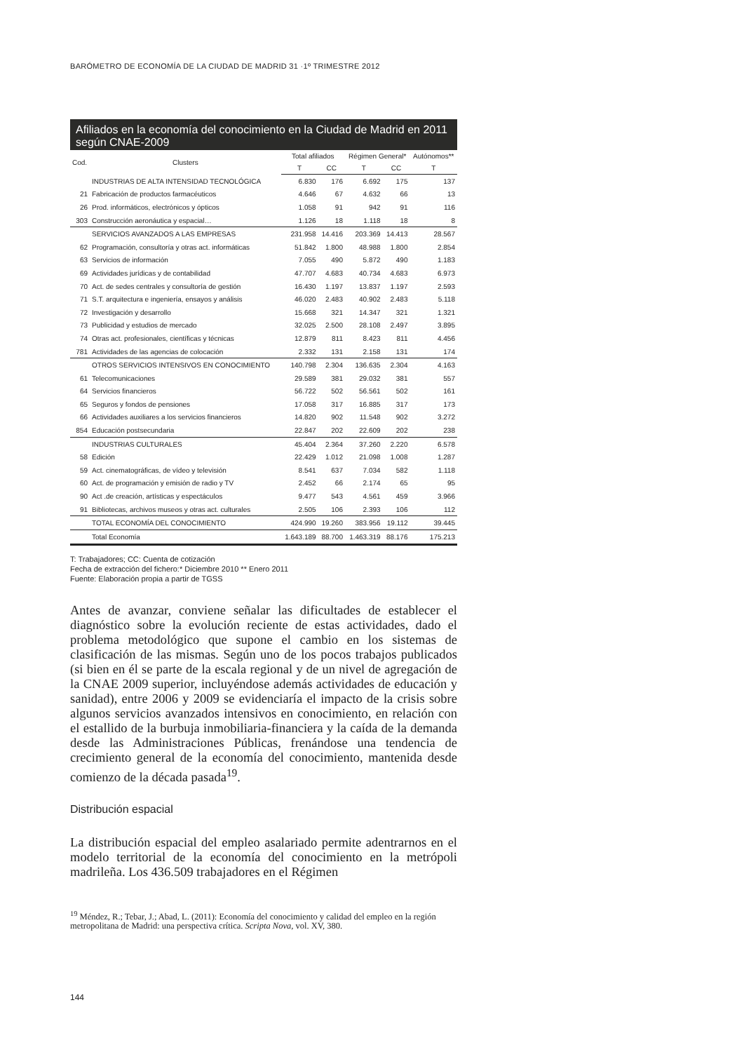BARÓMETRO DE ECONOMÍA DE LA CIUDAD DE MADRID 31 ·1º TRIMESTRE 2012
Afiliados en la economía del conocimiento en la Ciudad de Madrid en 2011 según CNAE-2009
| Cod. | Clusters | Total afiliados | | Régimen General* | | Autónomos** |
| --- | --- | --- | --- | --- | --- | --- |
| | | T | CC | T | CC | T |
| | INDUSTRIAS DE ALTA INTENSIDAD TECNOLÓGICA | 6.830 | 176 | 6.692 | 175 | 137 |
| 21 | Fabricación de productos farmacéuticos | 4.646 | 67 | 4.632 | 66 | 13 |
| 26 | Prod. informáticos, electrónicos y ópticos | 1.058 | 91 | 942 | 91 | 116 |
| 303 | Construcción aeronáutica y espacial… | 1.126 | 18 | 1.118 | 18 | 8 |
| | SERVICIOS AVANZADOS A LAS EMPRESAS | 231.958 | 14.416 | 203.369 | 14.413 | 28.567 |
| 62 | Programación, consultoría y otras act. informáticas | 51.842 | 1.800 | 48.988 | 1.800 | 2.854 |
| 63 | Servicios de información | 7.055 | 490 | 5.872 | 490 | 1.183 |
| 69 | Actividades jurídicas y de contabilidad | 47.707 | 4.683 | 40.734 | 4.683 | 6.973 |
| 70 | Act. de sedes centrales y consultoría de gestión | 16.430 | 1.197 | 13.837 | 1.197 | 2.593 |
| 71 | S.T. arquitectura e ingeniería, ensayos y análisis | 46.020 | 2.483 | 40.902 | 2.483 | 5.118 |
| 72 | Investigación y desarrollo | 15.668 | 321 | 14.347 | 321 | 1.321 |
| 73 | Publicidad y estudios de mercado | 32.025 | 2.500 | 28.108 | 2.497 | 3.895 |
| 74 | Otras act. profesionales, científicas y técnicas | 12.879 | 811 | 8.423 | 811 | 4.456 |
| 781 | Actividades de las agencias de colocación | 2.332 | 131 | 2.158 | 131 | 174 |
| | OTROS SERVICIOS INTENSIVOS EN CONOCIMIENTO | 140.798 | 2.304 | 136.635 | 2.304 | 4.163 |
| 61 | Telecomunicaciones | 29.589 | 381 | 29.032 | 381 | 557 |
| 64 | Servicios financieros | 56.722 | 502 | 56.561 | 502 | 161 |
| 65 | Seguros y fondos de pensiones | 17.058 | 317 | 16.885 | 317 | 173 |
| 66 | Actividades auxiliares a los servicios financieros | 14.820 | 902 | 11.548 | 902 | 3.272 |
| 854 | Educación postsecundaria | 22.847 | 202 | 22.609 | 202 | 238 |
| | INDUSTRIAS CULTURALES | 45.404 | 2.364 | 37.260 | 2.220 | 6.578 |
| 58 | Edición | 22.429 | 1.012 | 21.098 | 1.008 | 1.287 |
| 59 | Act. cinematográficas, de vídeo y televisión | 8.541 | 637 | 7.034 | 582 | 1.118 |
| 60 | Act. de programación y emisión de radio y TV | 2.452 | 66 | 2.174 | 65 | 95 |
| 90 | Act .de creación, artísticas y espectáculos | 9.477 | 543 | 4.561 | 459 | 3.966 |
| 91 | Bibliotecas, archivos museos y otras act. culturales | 2.505 | 106 | 2.393 | 106 | 112 |
| | TOTAL ECONOMÍA DEL CONOCIMIENTO | 424.990 | 19.260 | 383.956 | 19.112 | 39.445 |
| | Total Economía | 1.643.189 | 88.700 | 1.463.319 | 88.176 | 175.213 |
T: Trabajadores; CC: Cuenta de cotización
Fecha de extracción del fichero:* Diciembre 2010 ** Enero 2011
Fuente: Elaboración propia a partir de TGSS
Antes de avanzar, conviene señalar las dificultades de establecer el diagnóstico sobre la evolución reciente de estas actividades, dado el problema metodológico que supone el cambio en los sistemas de clasificación de las mismas. Según uno de los pocos trabajos publicados (si bien en él se parte de la escala regional y de un nivel de agregación de la CNAE 2009 superior, incluyéndose además actividades de educación y sanidad), entre 2006 y 2009 se evidenciaría el impacto de la crisis sobre algunos servicios avanzados intensivos en conocimiento, en relación con el estallido de la burbuja inmobiliaria-financiera y la caída de la demanda desde las Administraciones Públicas, frenándose una tendencia de crecimiento general de la economía del conocimiento, mantenida desde comienzo de la década pasada<sup>19</sup>.
Distribución espacial
La distribución espacial del empleo asalariado permite adentrarnos en el modelo territorial de la economía del conocimiento en la metrópoli madrileña. Los 436.509 trabajadores en el Régimen
<sup>19</sup> Méndez, R.; Tebar, J.; Abad, L. (2011): Economía del conocimiento y calidad del empleo en la región metropolitana de Madrid: una perspectiva crítica. Scripta Nova, vol. XV, 380.
144